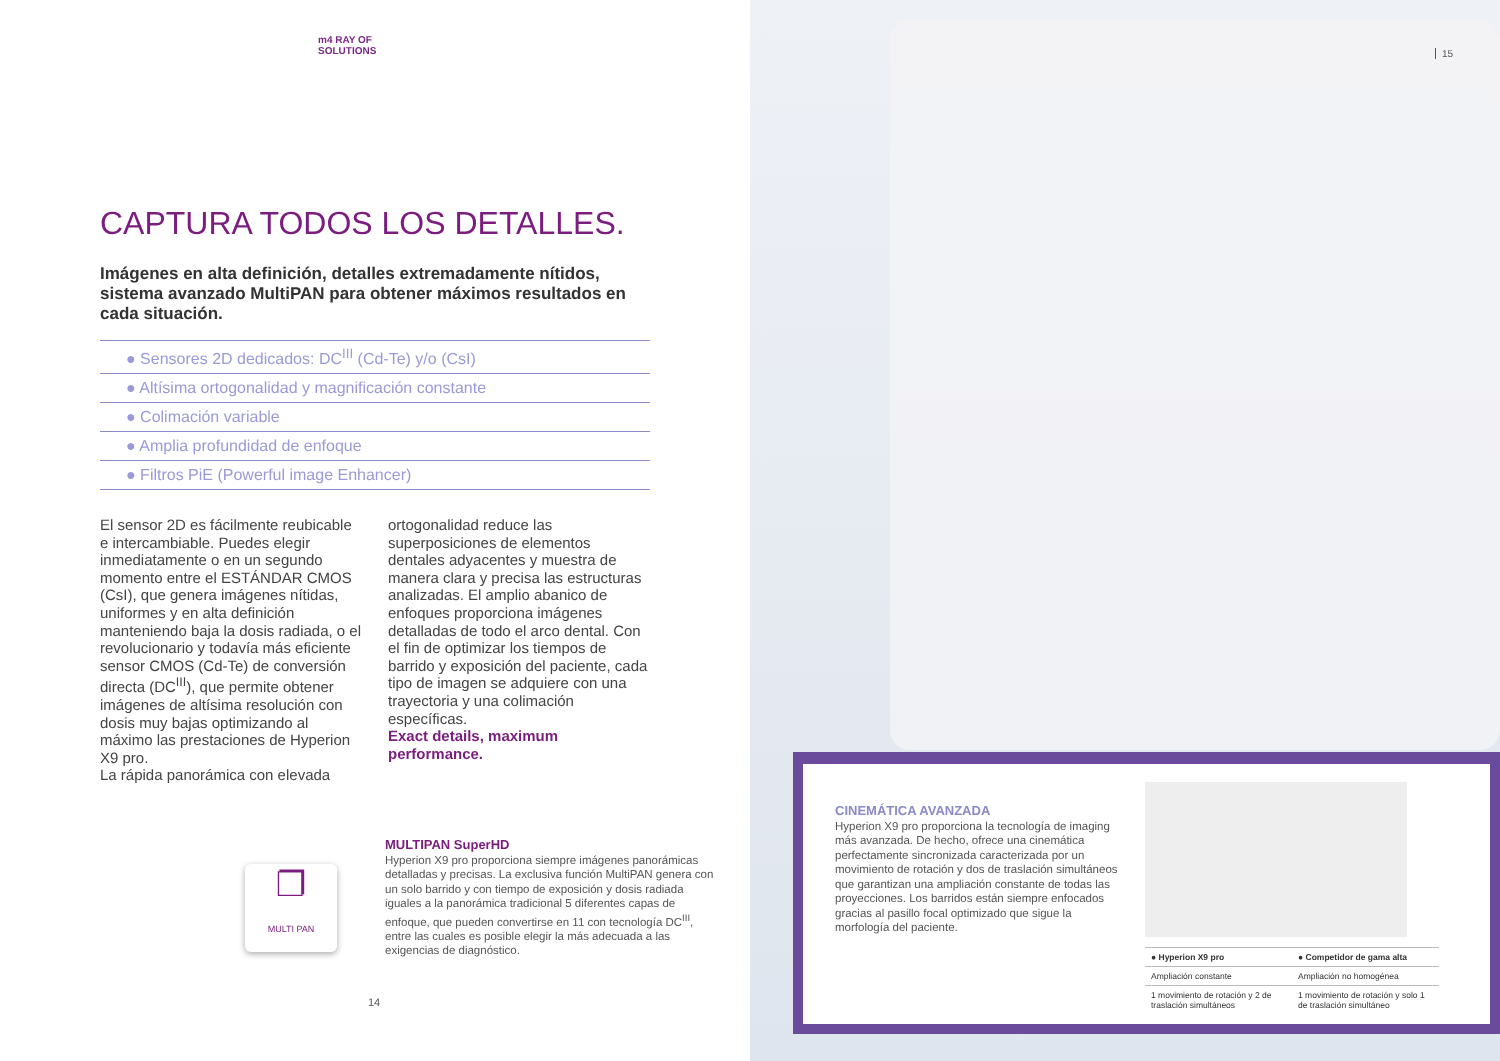m4 RAY OF
SOLUTIONS
CAPTURA TODOS LOS DETALLES.
Imágenes en alta definición, detalles extremadamente nítidos, sistema avanzado MultiPAN para obtener máximos resultados en cada situación.
● Sensores 2D dedicados: DC<sup>III</sup> (Cd-Te) y/o (CsI)
● Altísima ortogonalidad y magnificación constante
● Colimación variable
● Amplia profundidad de enfoque
● Filtros PiE (Powerful image Enhancer)
El sensor 2D es fácilmente reubicable e intercambiable. Puedes elegir inmediatamente o en un segundo momento entre el ESTÁNDAR CMOS (CsI), que genera imágenes nítidas, uniformes y en alta definición manteniendo baja la dosis radiada, o el revolucionario y todavía más eficiente sensor CMOS (Cd-Te) de conversión directa (DC<sup>III</sup>), que permite obtener imágenes de altísima resolución con dosis muy bajas optimizando al máximo las prestaciones de Hyperion X9 pro.
La rápida panorámica con elevada
ortogonalidad reduce las superposiciones de elementos dentales adyacentes y muestra de manera clara y precisa las estructuras analizadas. El amplio abanico de enfoques proporciona imágenes detalladas de todo el arco dental. Con el fin de optimizar los tiempos de barrido y exposición del paciente, cada tipo de imagen se adquiere con una trayectoria y una colimación específicas.
Exact details, maximum performance.
❐
MULTI PAN
MULTIPAN SuperHD
Hyperion X9 pro proporciona siempre imágenes panorámicas detalladas y precisas. La exclusiva función MultiPAN genera con un solo barrido y con tiempo de exposición y dosis radiada iguales a la panorámica tradicional 5 diferentes capas de enfoque, que pueden convertirse en 11 con tecnología DC<sup>III</sup>, entre las cuales es posible elegir la más adecuada a las exigencias de diagnóstico.
14
15
CINEMÁTICA AVANZADA
Hyperion X9 pro proporciona la tecnología de imaging más avanzada. De hecho, ofrece una cinemática perfectamente sincronizada caracterizada por un movimiento de rotación y dos de traslación simultáneos que garantizan una ampliación constante de todas las proyecciones. Los barridos están siempre enfocados gracias al pasillo focal optimizado que sigue la morfología del paciente.
| ● Hyperion X9 pro | ● Competidor de gama alta |
| --- | --- |
| Ampliación constante | Ampliación no homogénea |
| 1 movimiento de rotación y 2 de traslación simultáneos | 1 movimiento de rotación y solo 1 de traslación simultáneo |